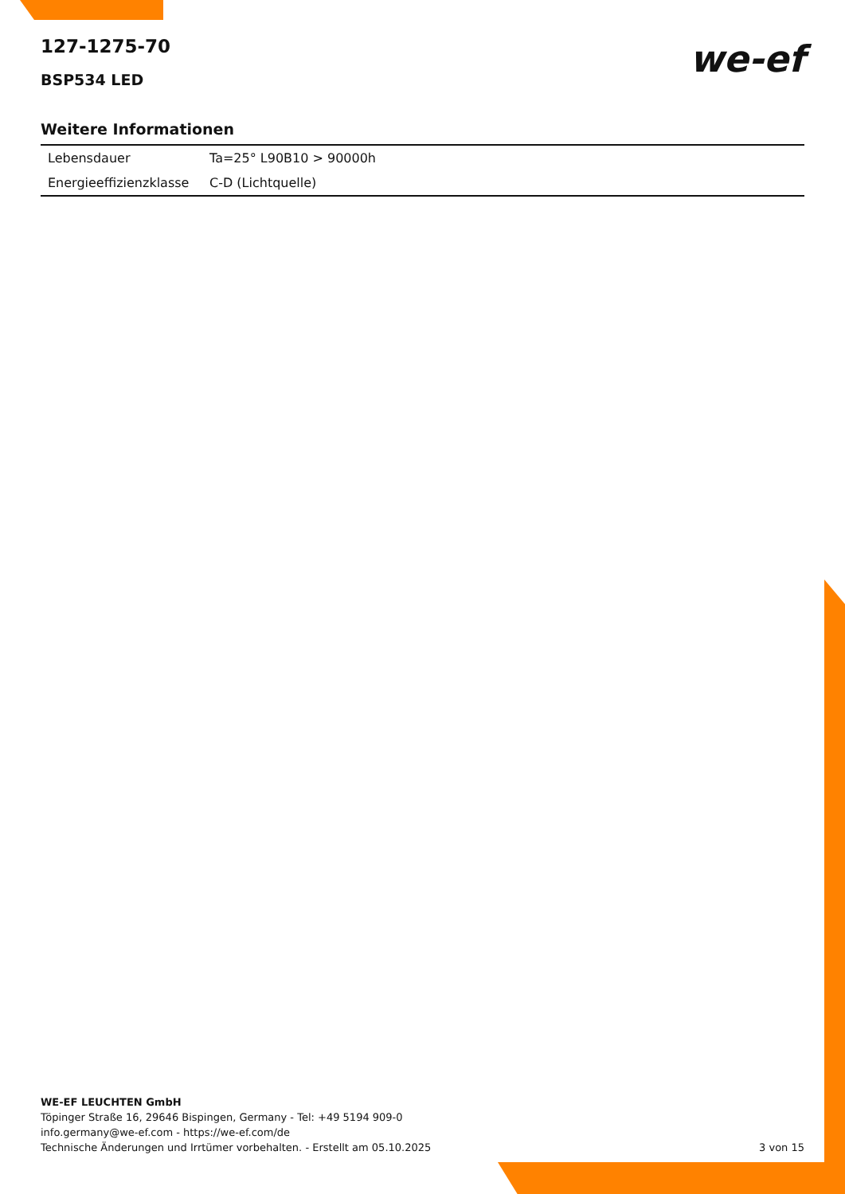we-ef
127-1275-70
BSP534 LED
Weitere Informationen
| Lebensdauer | Ta=25° L90B10 > 90000h |
| Energieeffizienzklasse | C-D (Lichtquelle) |
WE-EF LEUCHTEN GmbH
Töpinger Straße 16, 29646 Bispingen, Germany - Tel: +49 5194 909-0
info.germany@we-ef.com - https://we-ef.com/de
3 von 15 Technische Änderungen und Irrtümer vorbehalten. - Erstellt am 05.10.2025